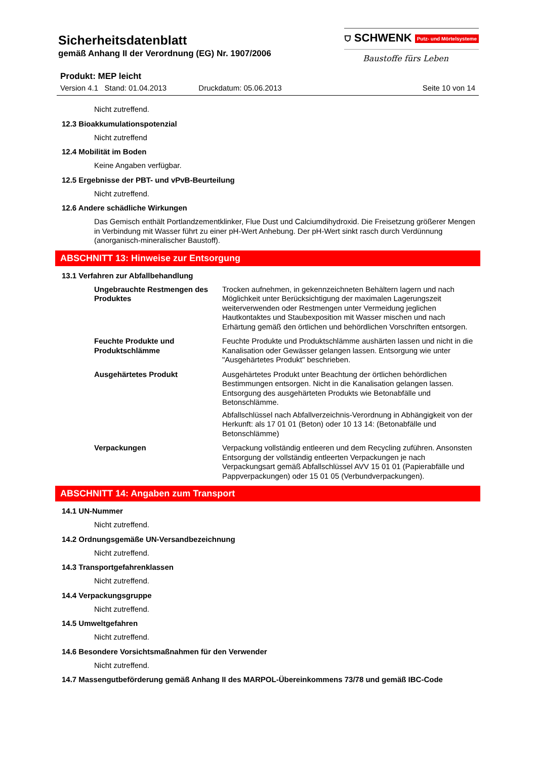Sicherheitsdatenblatt
gemäß Anhang II der Verordnung (EG) Nr. 1907/2006
⛉ SCHWENK Putz- und Mörtelsysteme
Baustoffe fürs Leben
Produkt: MEP leicht
Version 4.1 Stand: 01.04.2013 Druckdatum: 05.06.2013 Seite 10 von 14
Nicht zutreffend.
12.3 Bioakkumulationspotenzial
Nicht zutreffend
12.4 Mobilität im Boden
Keine Angaben verfügbar.
12.5 Ergebnisse der PBT- und vPvB-Beurteilung
Nicht zutreffend.
12.6 Andere schädliche Wirkungen
Das Gemisch enthält Portlandzementklinker, Flue Dust und Calciumdihydroxid. Die Freisetzung größerer Mengen in Verbindung mit Wasser führt zu einer pH-Wert Anhebung. Der pH-Wert sinkt rasch durch Verdünnung (anorganisch-mineralischer Baustoff).
ABSCHNITT 13: Hinweise zur Entsorgung
13.1 Verfahren zur Abfallbehandlung
Ungebrauchte Restmengen des Produktes
Trocken aufnehmen, in gekennzeichneten Behältern lagern und nach Möglichkeit unter Berücksichtigung der maximalen Lagerungszeit weiterverwenden oder Restmengen unter Vermeidung jeglichen Hautkontaktes und Staubexposition mit Wasser mischen und nach Erhärtung gemäß den örtlichen und behördlichen Vorschriften entsorgen.
Feuchte Produkte und Produktschlämme
Feuchte Produkte und Produktschlämme aushärten lassen und nicht in die Kanalisation oder Gewässer gelangen lassen. Entsorgung wie unter "Ausgehärtetes Produkt" beschrieben.
Ausgehärtetes Produkt Ausgehärtetes Produkt unter Beachtung der örtlichen behördlichen Bestimmungen entsorgen. Nicht in die Kanalisation gelangen lassen. Entsorgung des ausgehärteten Produkts wie Betonabfälle und Betonschlämme.
Abfallschlüssel nach Abfallverzeichnis-Verordnung in Abhängigkeit von der Herkunft: als 17 01 01 (Beton) oder 10 13 14: (Betonabfälle und Betonschlämme)
Verpackungen Verpackung vollständig entleeren und dem Recycling zuführen. Ansonsten Entsorgung der vollständig entleerten Verpackungen je nach Verpackungsart gemäß Abfallschlüssel AVV 15 01 01 (Papierabfälle und Pappverpackungen) oder 15 01 05 (Verbundverpackungen).
ABSCHNITT 14: Angaben zum Transport
14.1 UN-Nummer
Nicht zutreffend.
14.2 Ordnungsgemäße UN-Versandbezeichnung
Nicht zutreffend.
14.3 Transportgefahrenklassen
Nicht zutreffend.
14.4 Verpackungsgruppe
Nicht zutreffend.
14.5 Umweltgefahren
Nicht zutreffend.
14.6 Besondere Vorsichtsmaßnahmen für den Verwender
Nicht zutreffend.
14.7 Massengutbeförderung gemäß Anhang II des MARPOL-Übereinkommens 73/78 und gemäß IBC-Code